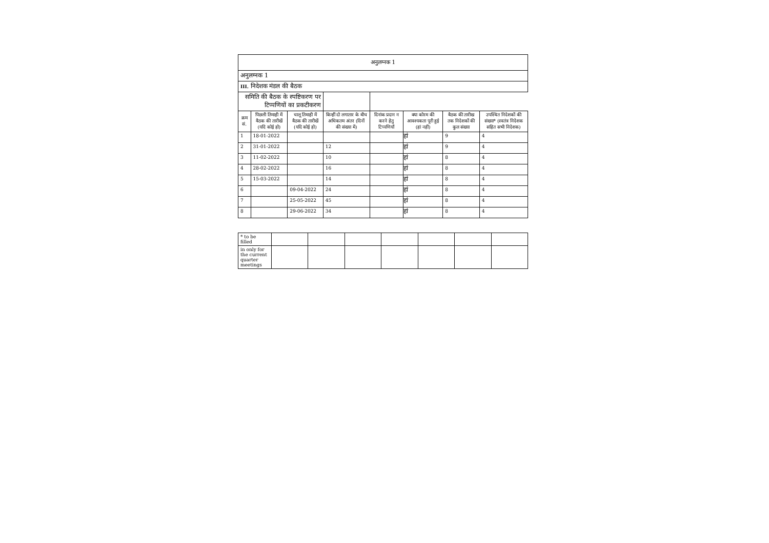| अनुलग्नक 1 | | | | | | | |
| अनुलग्नक 1 | | | | | | | |
| III. निदेशक मंडल की बैठक | | | | | | | |
| समिति की बैठक के स्पष्टिकरण पर टिप्पणियों का प्रकटीकरण | | | | | | | |
| क्रम सं. | पिछली तिमाही में बैठक की तारीखें (यदि कोई हो) | चालू तिमाही में बैठक की तारीखें (यदि कोई हो) | किन्हीं दो लगातार के बीच अधिकतम अंतर (दिनों की संख्या में) | दिनांक प्रदान न करने हेतु टिप्पणियाँ | क्या कोरम की आवश्यकता पूरी हुई (हां नहीं) | बैठक की तारीख तक निदेशकों की कुल संख्या | उपस्थित निदेशकों की संख्या* (स्वतंत्र निदेशक सहित सभी निदेशक) |
| 1 | 18-01-2022 | | | | हां | 9 | 4 |
| 2 | 31-01-2022 | | 12 | | हां | 9 | 4 |
| 3 | 11-02-2022 | | 10 | | हां | 8 | 4 |
| 4 | 28-02-2022 | | 16 | | हां | 8 | 4 |
| 5 | 15-03-2022 | | 14 | | हां | 8 | 4 |
| 6 | | 09-04-2022 | 24 | | हां | 8 | 4 |
| 7 | | 25-05-2022 | 45 | | हां | 8 | 4 |
| 8 | | 29-06-2022 | 34 | | हां | 8 | 4 |
| * to be filled | | | | | | | |
| in only for the current quarter meetings | | | | | | | |